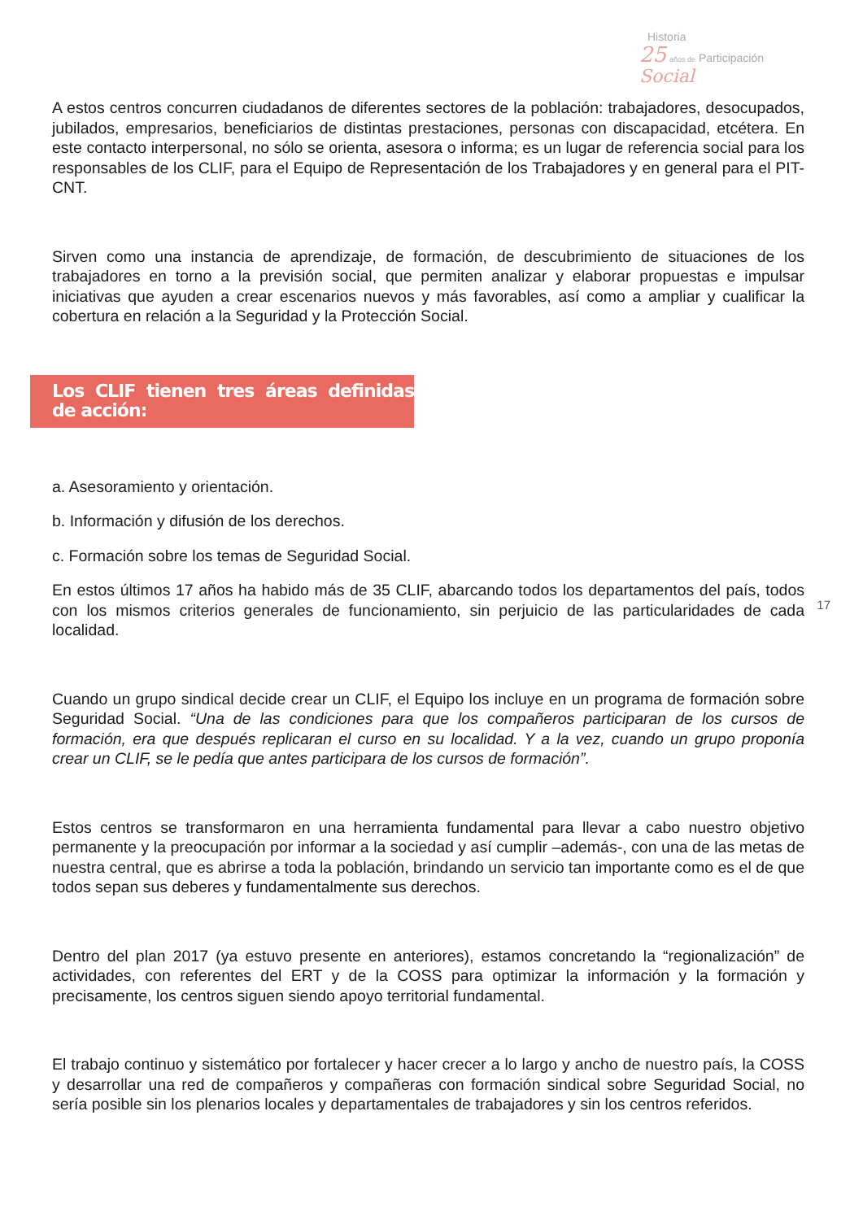Historia
25 años de Participación Social
A estos centros concurren ciudadanos de diferentes sectores de la población: trabajadores, desocupados, jubilados, empresarios, beneficiarios de distintas prestaciones, personas con discapacidad, etcétera. En este contacto interpersonal, no sólo se orienta, asesora o informa; es un lugar de referencia social para los responsables de los CLIF, para el Equipo de Representación de los Trabajadores y en general para el PIT-CNT.
Sirven como una instancia de aprendizaje, de formación, de descubrimiento de situaciones de los trabajadores en torno a la previsión social, que permiten analizar y elaborar propuestas e impulsar iniciativas que ayuden a crear escenarios nuevos y más favorables, así como a ampliar y cualificar la cobertura en relación a la Seguridad y la Protección Social.
Los CLIF tienen tres áreas definidas de acción:
a. Asesoramiento y orientación.
b. Información y difusión de los derechos.
c. Formación sobre los temas de Seguridad Social.
En estos últimos 17 años ha habido más de 35 CLIF, abarcando todos los departamentos del país, todos con los mismos criterios generales de funcionamiento, sin perjuicio de las particularidades de cada localidad.
Cuando un grupo sindical decide crear un CLIF, el Equipo los incluye en un programa de formación sobre Seguridad Social. “Una de las condiciones para que los compañeros participaran de los cursos de formación, era que después replicaran el curso en su localidad. Y a la vez, cuando un grupo proponía crear un CLIF, se le pedía que antes participara de los cursos de formación”.
Estos centros se transformaron en una herramienta fundamental para llevar a cabo nuestro objetivo permanente y la preocupación por informar a la sociedad y así cumplir –además-, con una de las metas de nuestra central, que es abrirse a toda la población, brindando un servicio tan importante como es el de que todos sepan sus deberes y fundamentalmente sus derechos.
Dentro del plan 2017 (ya estuvo presente en anteriores), estamos concretando la “regionalización” de actividades, con referentes del ERT y de la COSS para optimizar la información y la formación y precisamente, los centros siguen siendo apoyo territorial fundamental.
El trabajo continuo y sistemático por fortalecer y hacer crecer a lo largo y ancho de nuestro país, la COSS y desarrollar una red de compañeros y compañeras con formación sindical sobre Seguridad Social, no sería posible sin los plenarios locales y departamentales de trabajadores y sin los centros referidos.
17